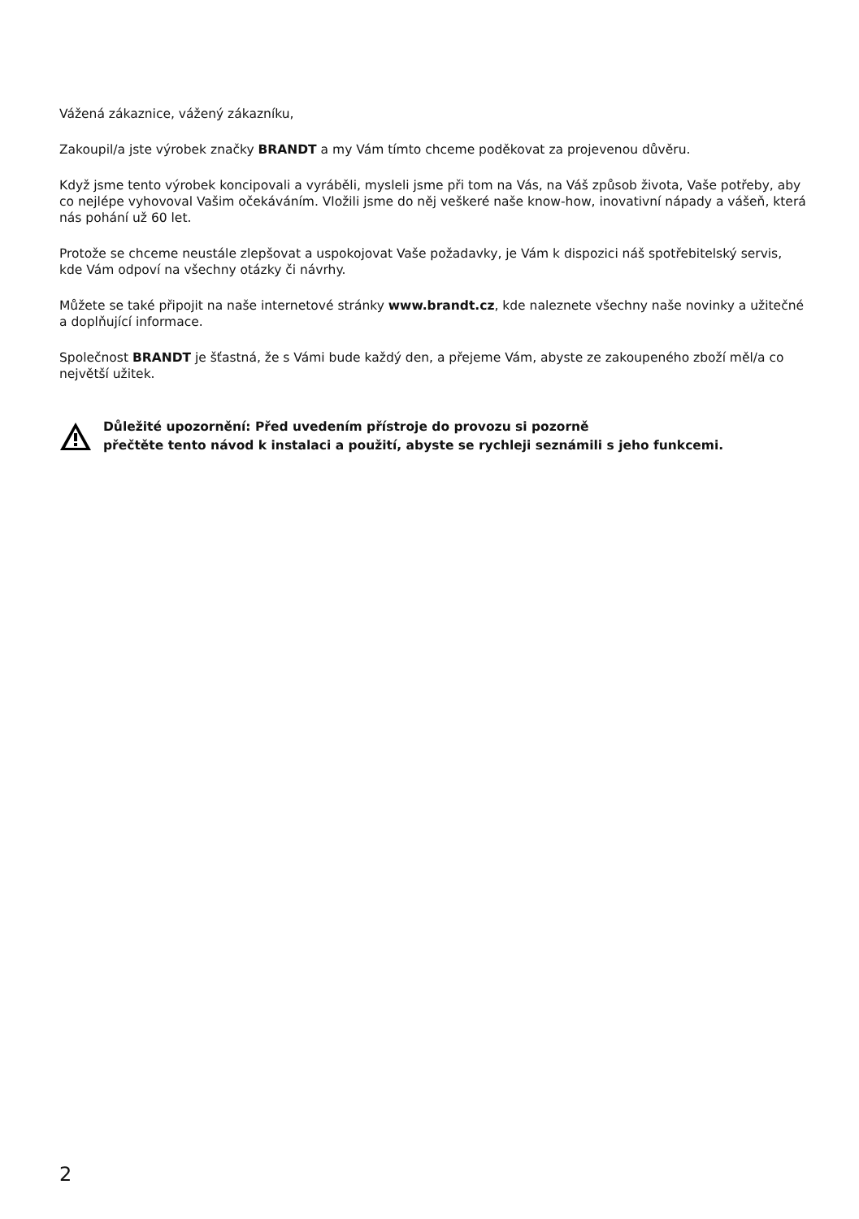Vážená zákaznice, vážený zákazníku,
Zakoupil/a jste výrobek značky BRANDT a my Vám tímto chceme poděkovat za projevenou důvěru.
Když jsme tento výrobek koncipovali a vyráběli, mysleli jsme při tom na Vás, na Váš způsob života, Vaše potřeby, aby co nejlépe vyhovoval Vašim očekáváním. Vložili jsme do něj veškeré naše know-how, inovativní nápady a vášeň, která nás pohání už 60 let.
Protože se chceme neustále zlepšovat a uspokojovat Vaše požadavky, je Vám k dispozici náš spotřebitelský servis, kde Vám odpoví na všechny otázky či návrhy.
Můžete se také připojit na naše internetové stránky www.brandt.cz, kde naleznete všechny naše novinky a užitečné a doplňující informace.
Společnost BRANDT je šťastná, že s Vámi bude každý den, a přejeme Vám, abyste ze zakoupeného zboží měl/a co největší užitek.
Důležité upozornění: Před uvedením přístroje do provozu si pozorně
přečtěte tento návod k instalaci a použití, abyste se rychleji seznámili s jeho funkcemi.
2